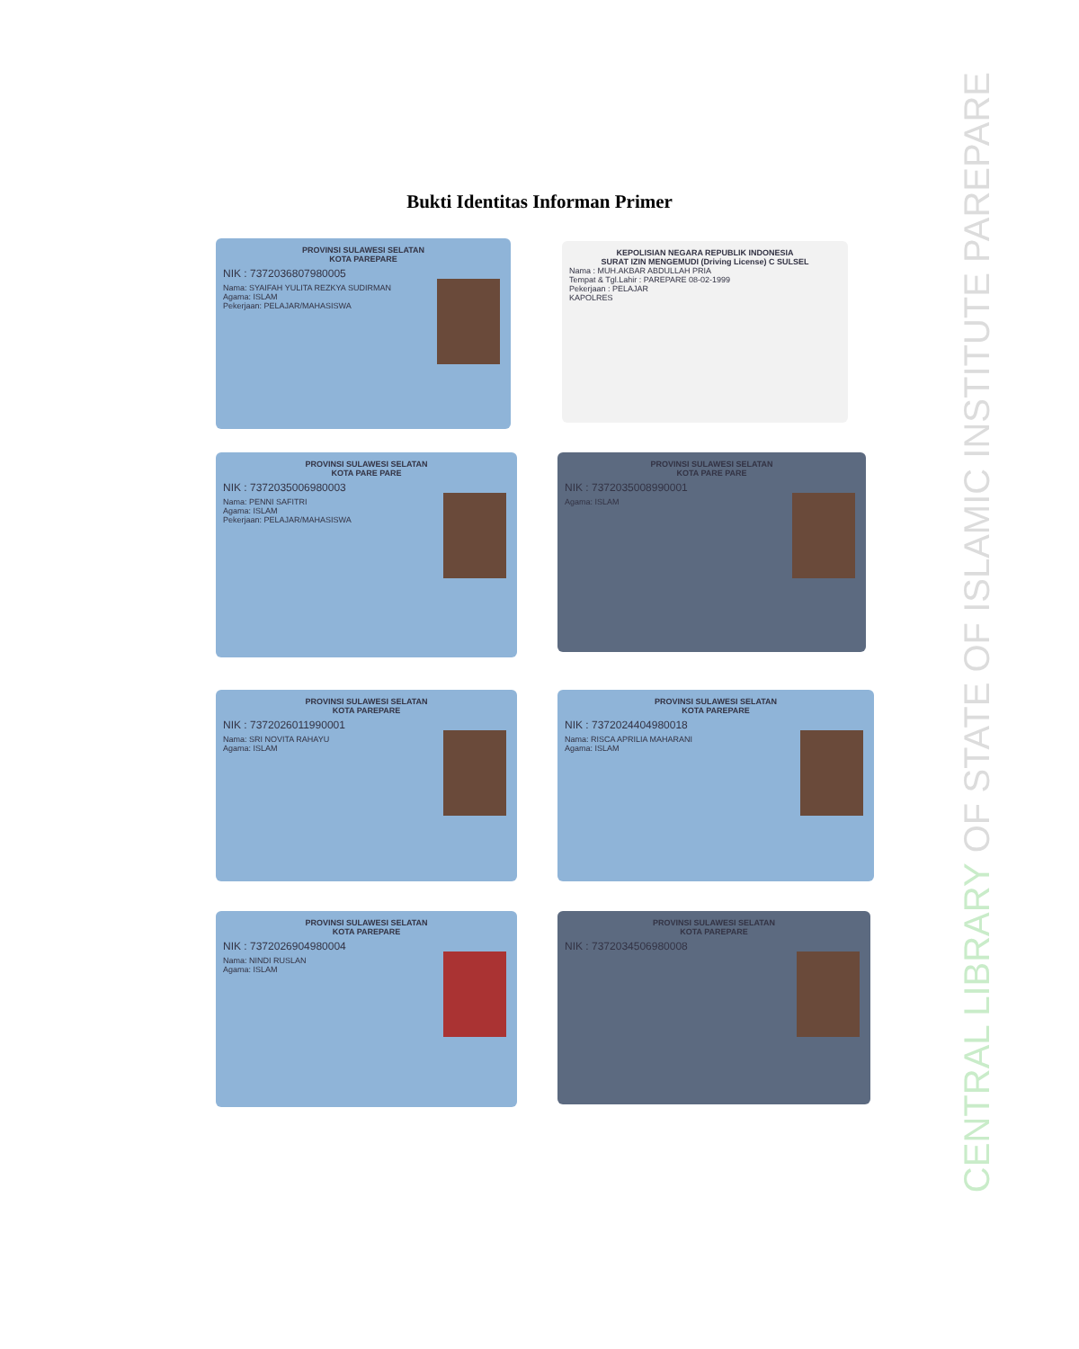Bukti Identitas Informan Primer
PROVINSI SULAWESI SELATAN
KOTA PAREPARE
NIK : 7372036807980005
Nama: SYAIFAH YULITA REZKYA SUDIRMAN
Agama: ISLAM
Pekerjaan: PELAJAR/MAHASISWA
KEPOLISIAN NEGARA REPUBLIK INDONESIA
SURAT IZIN MENGEMUDI (Driving License) C SULSEL
Nama : MUH.AKBAR ABDULLAH PRIA
Tempat & Tgl.Lahir : PAREPARE 08-02-1999
Pekerjaan : PELAJAR
KAPOLRES
PROVINSI SULAWESI SELATAN
KOTA PARE PARE
NIK : 7372035006980003
Nama: PENNI SAFITRI
Agama: ISLAM
Pekerjaan: PELAJAR/MAHASISWA
PROVINSI SULAWESI SELATAN
KOTA PARE PARE
NIK : 7372035008990001
Agama: ISLAM
PROVINSI SULAWESI SELATAN
KOTA PAREPARE
NIK : 7372026011990001
Nama: SRI NOVITA RAHAYU
Agama: ISLAM
PROVINSI SULAWESI SELATAN
KOTA PAREPARE
NIK : 7372024404980018
Nama: RISCA APRILIA MAHARANI
Agama: ISLAM
PROVINSI SULAWESI SELATAN
KOTA PAREPARE
NIK : 7372026904980004
Nama: NINDI RUSLAN
Agama: ISLAM
PROVINSI SULAWESI SELATAN
KOTA PAREPARE
NIK : 7372034506980008
CENTRAL LIBRARY OF STATE OF ISLAMIC INSTITUTE PAREPARE